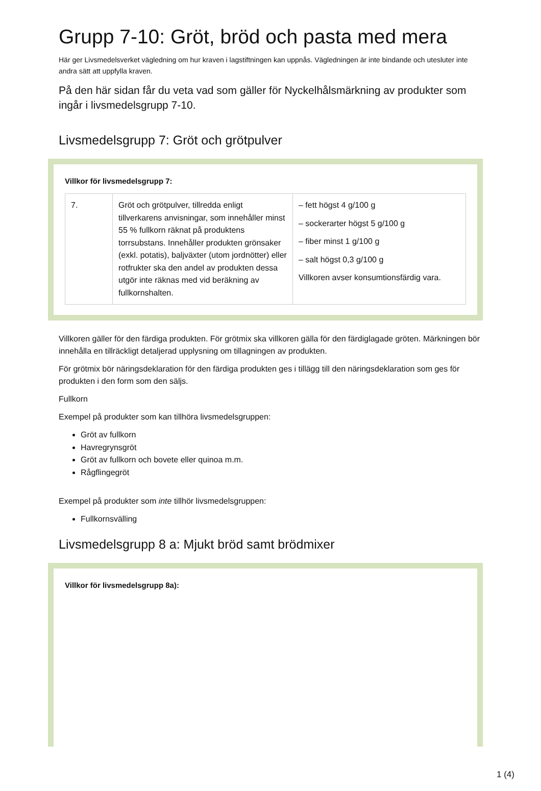Grupp 7-10: Gröt, bröd och pasta med mera
Här ger Livsmedelsverket vägledning om hur kraven i lagstiftningen kan uppnås. Vägledningen är inte bindande och utesluter inte andra sätt att uppfylla kraven.
På den här sidan får du veta vad som gäller för Nyckelhålsmärkning av produkter som ingår i livsmedelsgrupp 7-10.
Livsmedelsgrupp 7: Gröt och grötpulver
Villkor för livsmedelsgrupp 7:
| 7. | Gröt och grötpulver, tillredda enligt tillverkarens anvisningar, som innehåller minst 55 % fullkorn räknat på produktens torrsubstans. Innehåller produkten grönsaker (exkl. potatis), baljväxter (utom jordnötter) eller rotfrukter ska den andel av produkten dessa utgör inte räknas med vid beräkning av fullkornshalten. | – fett högst 4 g/100 g – sockerarter högst 5 g/100 g – fiber minst 1 g/100 g – salt högst 0,3 g/100 g Villkoren avser konsumtionsfärdig vara. |
Villkoren gäller för den färdiga produkten. För grötmix ska villkoren gälla för den färdiglagade gröten. Märkningen bör innehålla en tillräckligt detaljerad upplysning om tillagningen av produkten.
För grötmix bör näringsdeklaration för den färdiga produkten ges i tillägg till den näringsdeklaration som ges för produkten i den form som den säljs.
Fullkorn
Exempel på produkter som kan tillhöra livsmedelsgruppen:
Gröt av fullkorn
Havregrynsgröt
Gröt av fullkorn och bovete eller quinoa m.m.
Rågflingegröt
Exempel på produkter som inte tillhör livsmedelsgruppen:
Fullkornsvälling
Livsmedelsgrupp 8 a: Mjukt bröd samt brödmixer
Villkor för livsmedelsgrupp 8a):
1 (4)